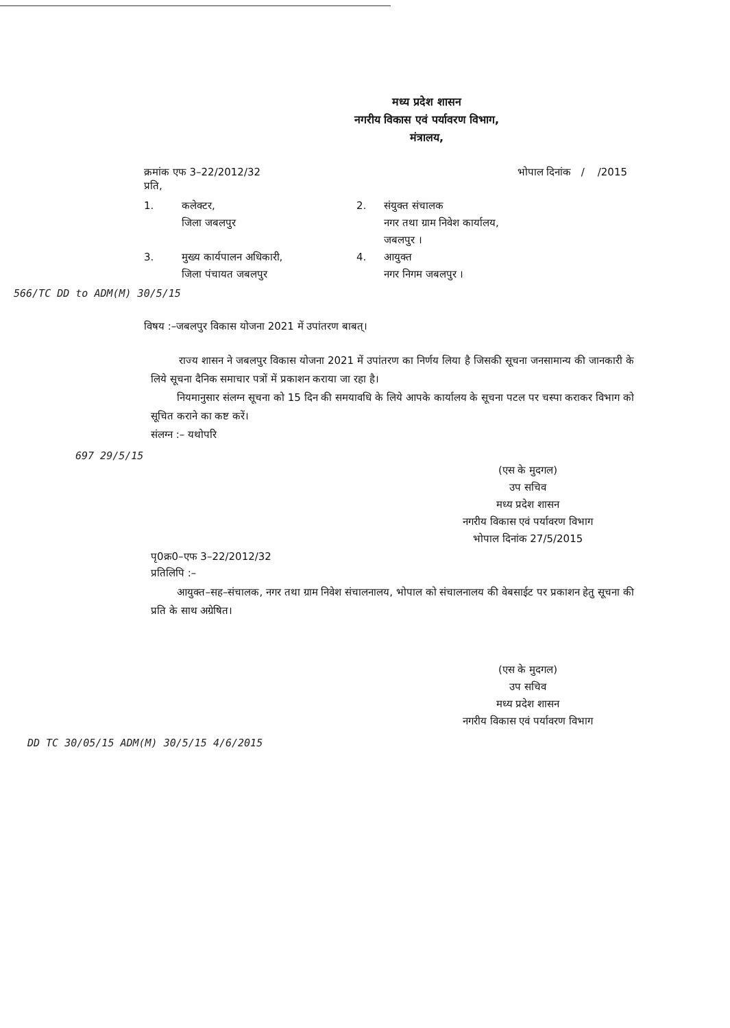मध्य प्रदेश शासन
नगरीय विकास एवं पर्यावरण विभाग,
मंत्रालय,
क्रमांक एफ 3–22/2012/32 भोपाल दिनांक / /2015
प्रति,
1.
कलेक्टर,
जिला जबलपुर
2.
संयुक्त संचालक
नगर तथा ग्राम निवेश कार्यालय,
जबलपुर ।
3.
मुख्य कार्यपालन अधिकारी,
जिला पंचायत जबलपुर
4.
आयुक्त
नगर निगम जबलपुर ।
566/TC DD to ADM(M) 30/5/15
विषय :–जबलपुर विकास योजना 2021 में उपांतरण बाबत्।
राज्य शासन ने जबलपुर विकास योजना 2021 में उपांतरण का निर्णय लिया है जिसकी सूचना जनसामान्य की जानकारी के लिये सूचना दैनिक समाचार पत्रों में प्रकाशन कराया जा रहा है।
नियमानुसार संलग्न सूचना को 15 दिन की समयावधि के लिये आपके कार्यालय के सूचना पटल पर चस्पा कराकर विभाग को सूचित कराने का कष्ट करें।
संलग्न :– यथोपरि
697 29/5/15
(एस के मुदगल)
उप सचिव
मध्य प्रदेश शासन
नगरीय विकास एवं पर्यावरण विभाग
भोपाल दिनांक 27/5/2015
पृ0क्र0–एफ 3–22/2012/32
प्रतिलिपि :–
आयुक्त–सह–संचालक, नगर तथा ग्राम निवेश संचालनालय, भोपाल को संचालनालय की वेबसाईट पर प्रकाशन हेतु सूचना की प्रति के साथ अग्रेषित।
(एस के मुदगल)
उप सचिव
मध्य प्रदेश शासन
नगरीय विकास एवं पर्यावरण विभाग
DD TC 30/05/15 ADM(M) 30/5/15 4/6/2015